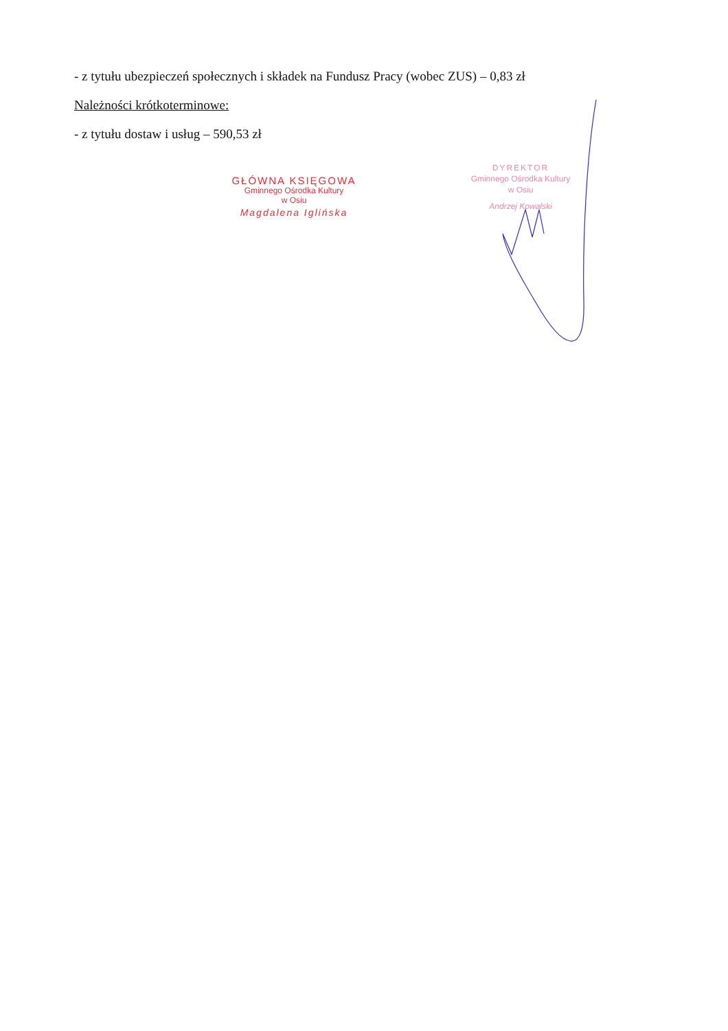- z tytułu ubezpieczeń społecznych i składek na Fundusz Pracy (wobec ZUS) – 0,83 zł
Należności krótkoterminowe:
- z tytułu dostaw i usług – 590,53 zł
GŁÓWNA KSIĘGOWA
Gminnego Ośrodka Kultury
w Osiu
Magdalena Iglińska
DYREKTOR
Gminnego Ośrodka Kultury
w Osiu
Andrzej Kowalski